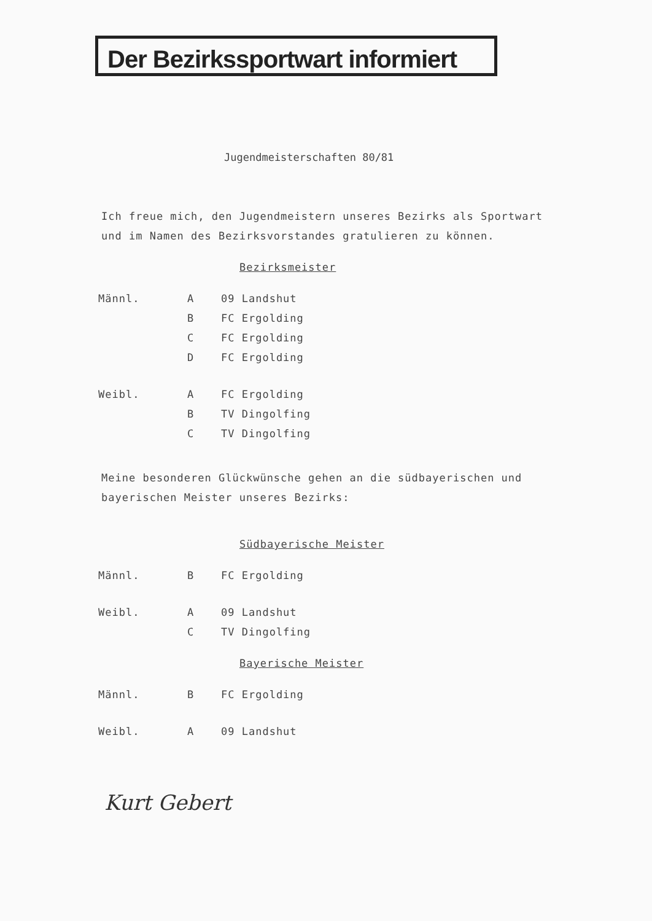Der Bezirkssportwart informiert
Jugendmeisterschaften 80/81
Ich freue mich, den Jugendmeistern unseres Bezirks als Sportwart und im Namen des Bezirksvorstandes gratulieren zu können.
Bezirksmeister
| Männl. | A | 09 Landshut |
| | B | FC Ergolding |
| | C | FC Ergolding |
| | D | FC Ergolding |
| Weibl. | A | FC Ergolding |
| | B | TV Dingolfing |
| | C | TV Dingolfing |
Meine besonderen Glückwünsche gehen an die südbayerischen und bayerischen Meister unseres Bezirks:
Südbayerische Meister
| Männl. | B | FC Ergolding |
| Weibl. | A | 09 Landshut |
| | C | TV Dingolfing |
Bayerische Meister
| Männl. | B | FC Ergolding |
| Weibl. | A | 09 Landshut |
Kurt Gebert